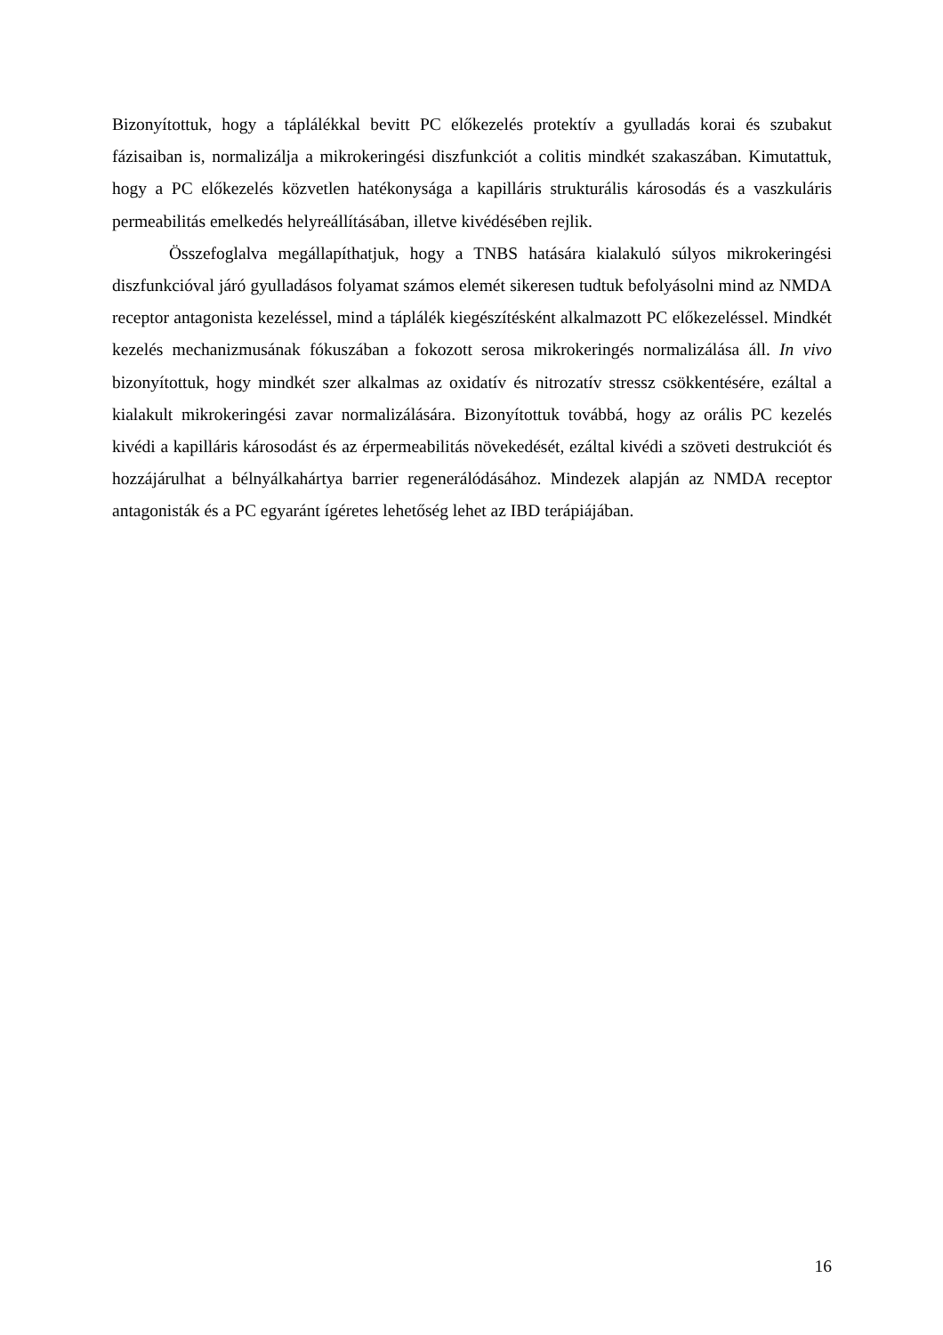Bizonyítottuk, hogy a táplálékkal bevitt PC előkezelés protektív a gyulladás korai és szubakut fázisaiban is, normalizálja a mikrokeringési diszfunkciót a colitis mindkét szakaszában. Kimutattuk, hogy a PC előkezelés közvetlen hatékonysága a kapilláris strukturális károsodás és a vaszkuláris permeabilitás emelkedés helyreállításában, illetve kivédésében rejlik.
Összefoglalva megállapíthatjuk, hogy a TNBS hatására kialakuló súlyos mikrokeringési diszfunkcióval járó gyulladásos folyamat számos elemét sikeresen tudtuk befolyásolni mind az NMDA receptor antagonista kezeléssel, mind a táplálék kiegészítésként alkalmazott PC előkezeléssel. Mindkét kezelés mechanizmusának fókuszában a fokozott serosa mikrokeringés normalizálása áll. In vivo bizonyítottuk, hogy mindkét szer alkalmas az oxidatív és nitrozatív stressz csökkentésére, ezáltal a kialakult mikrokeringési zavar normalizálására. Bizonyítottuk továbbá, hogy az orális PC kezelés kivédi a kapilláris károsodást és az érpermeabilitás növekedését, ezáltal kivédi a szöveti destrukciót és hozzájárulhat a bélnyálkahártya barrier regenerálódásához. Mindezek alapján az NMDA receptor antagonisták és a PC egyaránt ígéretes lehetőség lehet az IBD terápiájában.
16